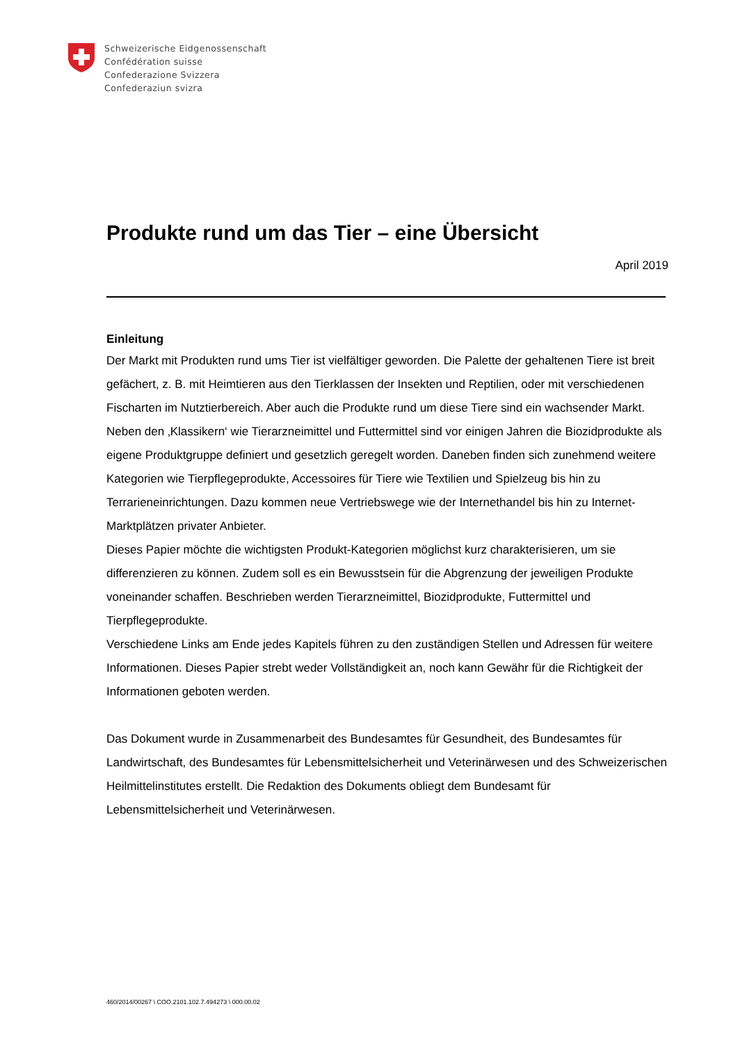Schweizerische Eidgenossenschaft
Confédération suisse
Confederazione Svizzera
Confederaziun svizra
Produkte rund um das Tier – eine Übersicht
April 2019
Einleitung
Der Markt mit Produkten rund ums Tier ist vielfältiger geworden. Die Palette der gehaltenen Tiere ist breit gefächert, z. B. mit Heimtieren aus den Tierklassen der Insekten und Reptilien, oder mit verschiedenen Fischarten im Nutztierbereich. Aber auch die Produkte rund um diese Tiere sind ein wachsender Markt. Neben den ‚Klassikern‘ wie Tierarzneimittel und Futtermittel sind vor einigen Jahren die Biozidprodukte als eigene Produktgruppe definiert und gesetzlich geregelt worden. Daneben finden sich zunehmend weitere Kategorien wie Tierpflegeprodukte, Accessoires für Tiere wie Textilien und Spielzeug bis hin zu Terrarieneinrichtungen. Dazu kommen neue Vertriebswege wie der Internethandel bis hin zu Internet-Marktplätzen privater Anbieter.
Dieses Papier möchte die wichtigsten Produkt-Kategorien möglichst kurz charakterisieren, um sie differenzieren zu können. Zudem soll es ein Bewusstsein für die Abgrenzung der jeweiligen Produkte voneinander schaffen. Beschrieben werden Tierarzneimittel, Biozidprodukte, Futtermittel und Tierpflegeprodukte.
Verschiedene Links am Ende jedes Kapitels führen zu den zuständigen Stellen und Adressen für weitere Informationen. Dieses Papier strebt weder Vollständigkeit an, noch kann Gewähr für die Richtigkeit der Informationen geboten werden.
Das Dokument wurde in Zusammenarbeit des Bundesamtes für Gesundheit, des Bundesamtes für Landwirtschaft, des Bundesamtes für Lebensmittelsicherheit und Veterinärwesen und des Schweizerischen Heilmittelinstitutes erstellt. Die Redaktion des Dokuments obliegt dem Bundesamt für Lebensmittelsicherheit und Veterinärwesen.
460/2014/00267 \ COO.2101.102.7.494273 \ 000.00.02